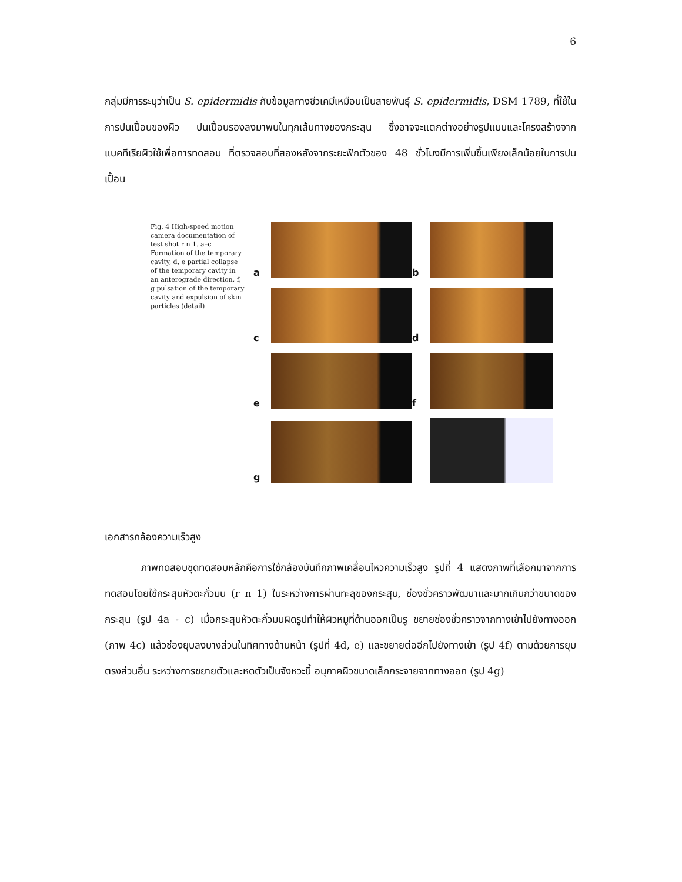6
กลุ่มมีการระบุว่าเป็น S. epidermidis กับข้อมูลทางชีวเคมีเหมือนเป็นสายพันธุ์ S. epidermidis, DSM 1789, ที่ใช้ในการปนเปื้อนของผิว ปนเปื้อนรองลงมาพบในทุกเส้นทางของกระสุน ซึ่งอาจจะแตกต่างอย่างรูปแบบและโครงสร้างจากแบคทีเรียผิวใช้เพื่อการทดสอบ ที่ตรวจสอบที่สองหลังจากระยะฟักตัวของ 48 ชั่วโมงมีการเพิ่มขึ้นเพียงเล็กน้อยในการปนเปื้อน
Fig. 4 High-speed motion camera documentation of test shot r n 1. a–c Formation of the temporary cavity, d, e partial collapse of the temporary cavity in an anterograde direction, f, g pulsation of the temporary cavity and expulsion of skin particles (detail)
a
b
c
d
e
f
g
เอกสารกล้องความเร็วสูง
ภาพทดสอบชุดทดสอบหลักคือการใช้กล้องบันทึกภาพเคลื่อนไหวความเร็วสูง รูปที่ 4 แสดงภาพที่เลือกมาจากการทดสอบโดยใช้กระสุนหัวตะกั่วมน (r n 1) ในระหว่างการผ่านทะลุของกระสุน, ช่องชั่วคราวพัฒนาและมากเกินกว่าขนาดของกระสุน (รูป 4a - c) เมื่อกระสุนหัวตะกั่วมนผิดรูปทำให้ผิวหมูที่ด้านออกเป็นรู ขยายช่องชั่วคราวจากทางเข้าไปยังทางออก (ภาพ 4c) แล้วช่องยุบลงบางส่วนในทิศทางด้านหน้า (รูปที่ 4d, e) และขยายต่ออีกไปยังทางเข้า (รูป 4f) ตามด้วยการยุบตรงส่วนอื่น ระหว่างการขยายตัวและหดตัวเป็นจังหวะนี้ อนุภาคผิวขนาดเล็กกระจายจากทางออก (รูป 4g)